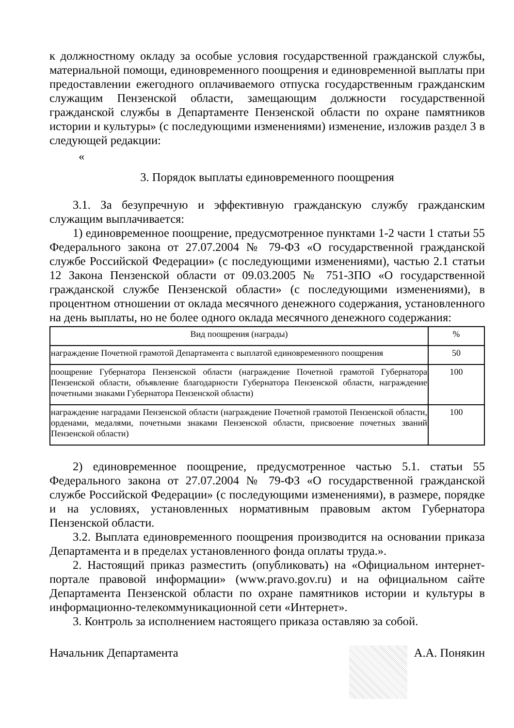к должностному окладу за особые условия государственной гражданской службы, материальной помощи, единовременного поощрения и единовременной выплаты при предоставлении ежегодного оплачиваемого отпуска государственным гражданским служащим Пензенской области, замещающим должности государственной гражданской службы в Департаменте Пензенской области по охране памятников истории и культуры» (с последующими изменениями) изменение, изложив раздел 3 в следующей редакции:
«
3. Порядок выплаты единовременного поощрения
3.1. За безупречную и эффективную гражданскую службу гражданским служащим выплачивается:
1) единовременное поощрение, предусмотренное пунктами 1-2 части 1 статьи 55 Федерального закона от 27.07.2004 № 79-ФЗ «О государственной гражданской службе Российской Федерации» (с последующими изменениями), частью 2.1 статьи 12 Закона Пензенской области от 09.03.2005 № 751-ЗПО «О государственной гражданской службе Пензенской области» (с последующими изменениями), в процентном отношении от оклада месячного денежного содержания, установленного на день выплаты, но не более одного оклада месячного денежного содержания:
| Вид поощрения (награды) | % |
| --- | --- |
| награждение Почетной грамотой Департамента с выплатой единовременного поощрения | 50 |
| поощрение Губернатора Пензенской области (награждение Почетной грамотой Губернатора Пензенской области, объявление благодарности Губернатора Пензенской области, награждение почетными знаками Губернатора Пензенской области) | 100 |
| награждение наградами Пензенской области (награждение Почетной грамотой Пензенской области, орденами, медалями, почетными знаками Пензенской области, присвоение почетных званий Пензенской области) | 100 |
2) единовременное поощрение, предусмотренное частью 5.1. статьи 55 Федерального закона от 27.07.2004 № 79-ФЗ «О государственной гражданской службе Российской Федерации» (с последующими изменениями), в размере, порядке и на условиях, установленных нормативным правовым актом Губернатора Пензенской области.
3.2. Выплата единовременного поощрения производится на основании приказа Департамента и в пределах установленного фонда оплаты труда.».
2. Настоящий приказ разместить (опубликовать) на «Официальном интернет-портале правовой информации» (www.pravo.gov.ru) и на официальном сайте Департамента Пензенской области по охране памятников истории и культуры в информационно-телекоммуникационной сети «Интернет».
3. Контроль за исполнением настоящего приказа оставляю за собой.
Начальник Департамента А.А. Понякин